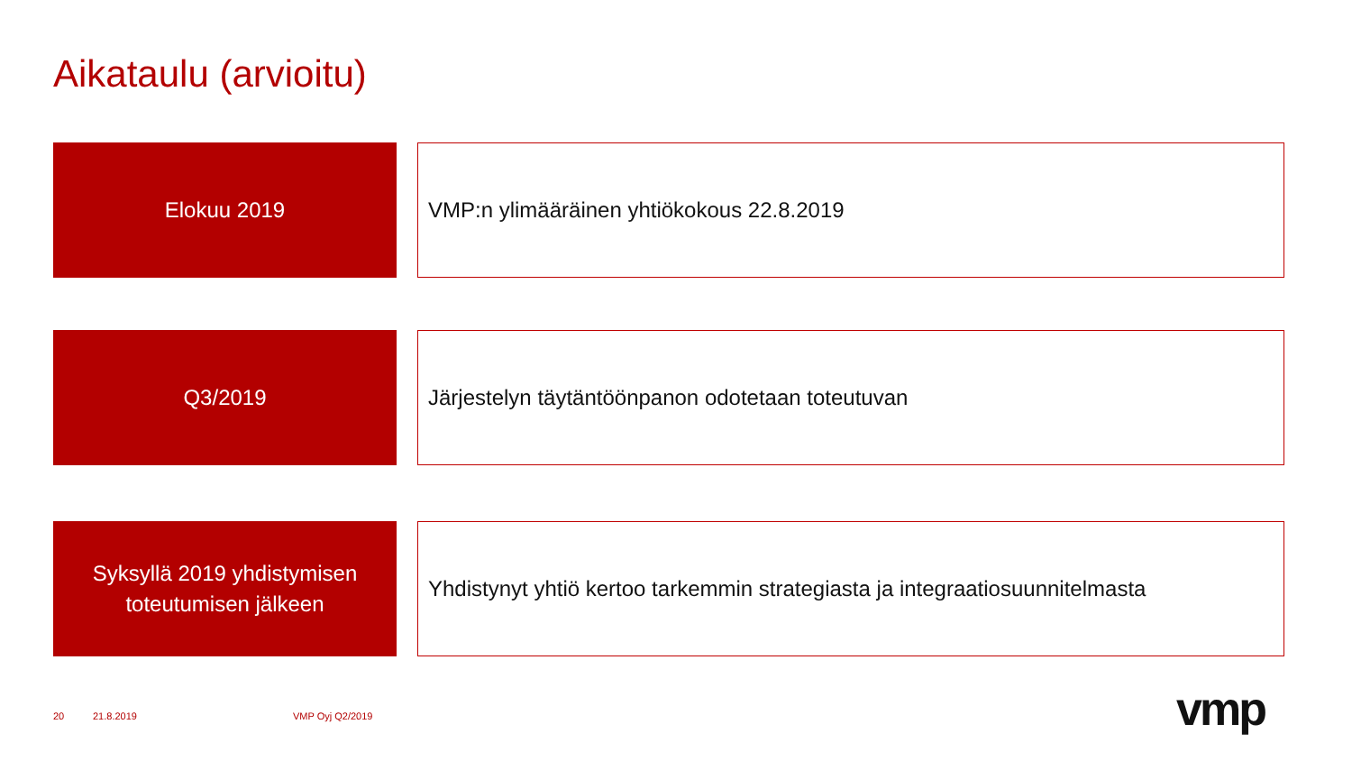Aikataulu (arvioitu)
Elokuu 2019
VMP:n ylimääräinen yhtiökokous 22.8.2019
Q3/2019
Järjestelyn täytäntöönpanon odotetaan toteutuvan
Syksyllä 2019 yhdistymisen
toteutumisen jälkeen
Yhdistynyt yhtiö kertoo tarkemmin strategiasta ja integraatiosuunnitelmasta
20 21.8.2019 VMP Oyj Q2/2019 vmp